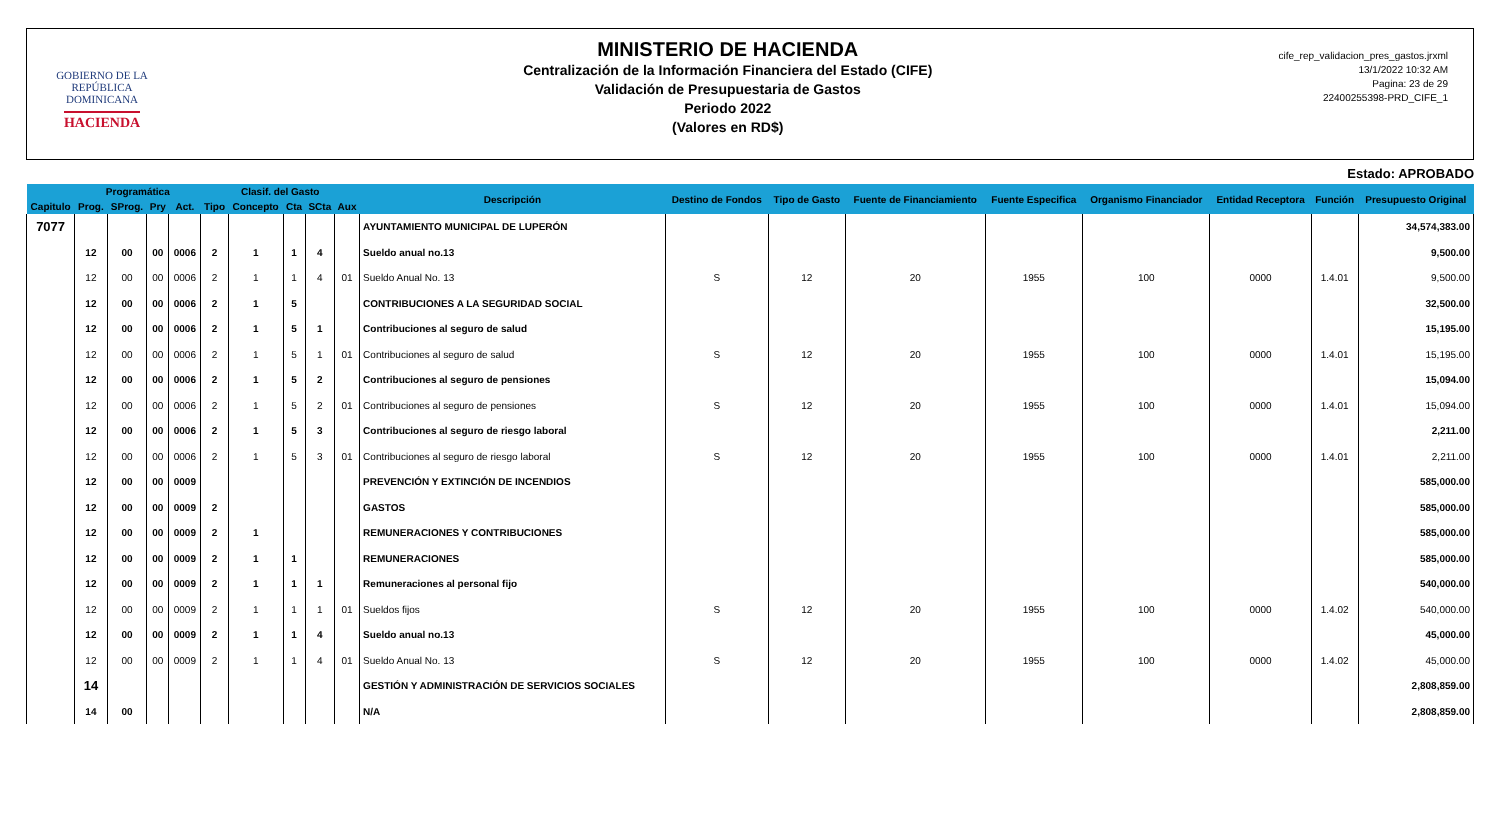GOBIERNO DE LA
REPÚBLICA
DOMINICANA
HACIENDA
MINISTERIO DE HACIENDA
Centralización de la Información Financiera del Estado (CIFE)
Validación de Presupuestaria de Gastos
Periodo 2022
(Valores en RD$)
cife_rep_validacion_pres_gastos.jrxml
13/1/2022 10:32 AM
Pagina: 23 de 29
22400255398-PRD_CIFE_1
Estado: APROBADO
| | Programática | | | | Clasif. del Gasto | | | | | Descripción | Destino de Fondos | Tipo de Gasto | Fuente de Financiamiento | Fuente Especifica | Organismo Financiador | Entidad Receptora | Función | Presupuesto Original |
| --- | --- | --- | --- | --- | --- | --- | --- | --- | --- | --- | --- | --- | --- | --- | --- | --- | --- | --- |
| Capitulo | Prog. | SProg. | Pry | Act. | Tipo | Concepto | Cta | SCta | Aux | | | | | | | | | |
| 7077 | | | | | | | | | | AYUNTAMIENTO MUNICIPAL DE LUPERÓN | | | | | | | | 34,574,383.00 |
| | 12 | 00 | 00 | 0006 | 2 | 1 | 1 | 4 | | Sueldo anual no.13 | | | | | | | | 9,500.00 |
| | 12 | 00 | 00 | 0006 | 2 | 1 | 1 | 4 | 01 | Sueldo Anual No. 13 | S | 12 | 20 | 1955 | 100 | 0000 | 1.4.01 | 9,500.00 |
| | 12 | 00 | 00 | 0006 | 2 | 1 | 5 | | | CONTRIBUCIONES A LA SEGURIDAD SOCIAL | | | | | | | | 32,500.00 |
| | 12 | 00 | 00 | 0006 | 2 | 1 | 5 | 1 | | Contribuciones al seguro de salud | | | | | | | | 15,195.00 |
| | 12 | 00 | 00 | 0006 | 2 | 1 | 5 | 1 | 01 | Contribuciones al seguro de salud | S | 12 | 20 | 1955 | 100 | 0000 | 1.4.01 | 15,195.00 |
| | 12 | 00 | 00 | 0006 | 2 | 1 | 5 | 2 | | Contribuciones al seguro de pensiones | | | | | | | | 15,094.00 |
| | 12 | 00 | 00 | 0006 | 2 | 1 | 5 | 2 | 01 | Contribuciones al seguro de pensiones | S | 12 | 20 | 1955 | 100 | 0000 | 1.4.01 | 15,094.00 |
| | 12 | 00 | 00 | 0006 | 2 | 1 | 5 | 3 | | Contribuciones al seguro de riesgo laboral | | | | | | | | 2,211.00 |
| | 12 | 00 | 00 | 0006 | 2 | 1 | 5 | 3 | 01 | Contribuciones al seguro de riesgo laboral | S | 12 | 20 | 1955 | 100 | 0000 | 1.4.01 | 2,211.00 |
| | 12 | 00 | 00 | 0009 | | | | | | PREVENCIÓN Y EXTINCIÓN DE INCENDIOS | | | | | | | | 585,000.00 |
| | 12 | 00 | 00 | 0009 | 2 | | | | | GASTOS | | | | | | | | 585,000.00 |
| | 12 | 00 | 00 | 0009 | 2 | 1 | | | | REMUNERACIONES Y CONTRIBUCIONES | | | | | | | | 585,000.00 |
| | 12 | 00 | 00 | 0009 | 2 | 1 | 1 | | | REMUNERACIONES | | | | | | | | 585,000.00 |
| | 12 | 00 | 00 | 0009 | 2 | 1 | 1 | 1 | | Remuneraciones al personal fijo | | | | | | | | 540,000.00 |
| | 12 | 00 | 00 | 0009 | 2 | 1 | 1 | 1 | 01 | Sueldos fijos | S | 12 | 20 | 1955 | 100 | 0000 | 1.4.02 | 540,000.00 |
| | 12 | 00 | 00 | 0009 | 2 | 1 | 1 | 4 | | Sueldo anual no.13 | | | | | | | | 45,000.00 |
| | 12 | 00 | 00 | 0009 | 2 | 1 | 1 | 4 | 01 | Sueldo Anual No. 13 | S | 12 | 20 | 1955 | 100 | 0000 | 1.4.02 | 45,000.00 |
| | 14 | | | | | | | | | GESTIÓN Y ADMINISTRACIÓN DE SERVICIOS SOCIALES | | | | | | | | 2,808,859.00 |
| | 14 | 00 | | | | | | | | N/A | | | | | | | | 2,808,859.00 |